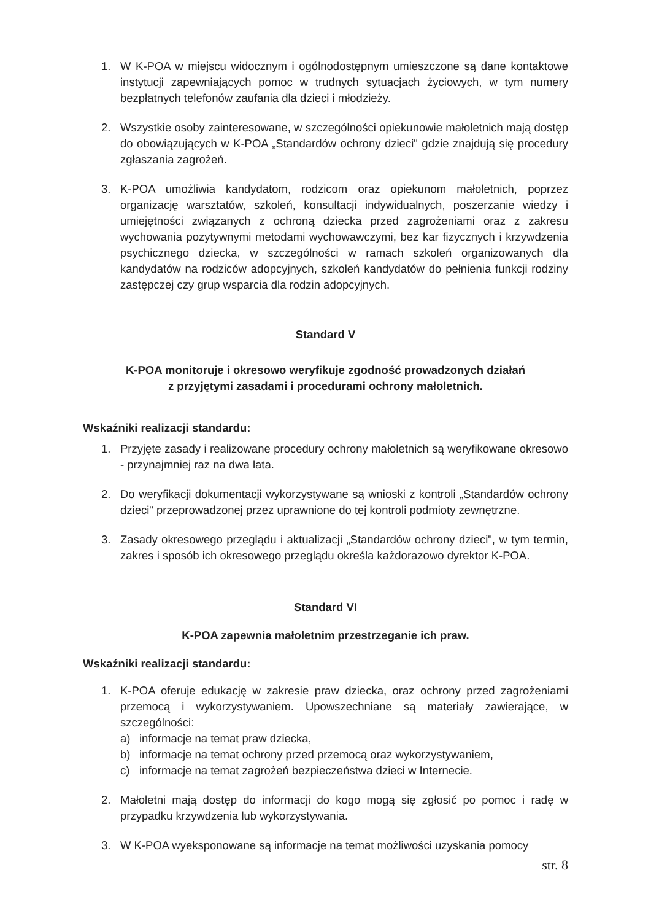1. W K-POA w miejscu widocznym i ogólnodostępnym umieszczone są dane kontaktowe instytucji zapewniających pomoc w trudnych sytuacjach życiowych, w tym numery bezpłatnych telefonów zaufania dla dzieci i młodzieży.
2. Wszystkie osoby zainteresowane, w szczególności opiekunowie małoletnich mają dostęp do obowiązujących w K-POA „Standardów ochrony dzieci" gdzie znajdują się procedury zgłaszania zagrożeń.
3. K-POA umożliwia kandydatom, rodzicom oraz opiekunom małoletnich, poprzez organizację warsztatów, szkoleń, konsultacji indywidualnych, poszerzanie wiedzy i umiejętności związanych z ochroną dziecka przed zagrożeniami oraz z zakresu wychowania pozytywnymi metodami wychowawczymi, bez kar fizycznych i krzywdzenia psychicznego dziecka, w szczególności w ramach szkoleń organizowanych dla kandydatów na rodziców adopcyjnych, szkoleń kandydatów do pełnienia funkcji rodziny zastępczej czy grup wsparcia dla rodzin adopcyjnych.
Standard V
K-POA monitoruje i okresowo weryfikuje zgodność prowadzonych działań
z przyjętymi zasadami i procedurami ochrony małoletnich.
Wskaźniki realizacji standardu:
1. Przyjęte zasady i realizowane procedury ochrony małoletnich są weryfikowane okresowo - przynajmniej raz na dwa lata.
2. Do weryfikacji dokumentacji wykorzystywane są wnioski z kontroli „Standardów ochrony dzieci" przeprowadzonej przez uprawnione do tej kontroli podmioty zewnętrzne.
3. Zasady okresowego przeglądu i aktualizacji „Standardów ochrony dzieci", w tym termin, zakres i sposób ich okresowego przeglądu określa każdorazowo dyrektor K-POA.
Standard VI
K-POA zapewnia małoletnim przestrzeganie ich praw.
Wskaźniki realizacji standardu:
1. K-POA oferuje edukację w zakresie praw dziecka, oraz ochrony przed zagrożeniami przemocą i wykorzystywaniem. Upowszechniane są materiały zawierające, w szczególności:
a) informacje na temat praw dziecka,
b) informacje na temat ochrony przed przemocą oraz wykorzystywaniem,
c) informacje na temat zagrożeń bezpieczeństwa dzieci w Internecie.
2. Małoletni mają dostęp do informacji do kogo mogą się zgłosić po pomoc i radę w przypadku krzywdzenia lub wykorzystywania.
3. W K-POA wyeksponowane są informacje na temat możliwości uzyskania pomocy
str. 8